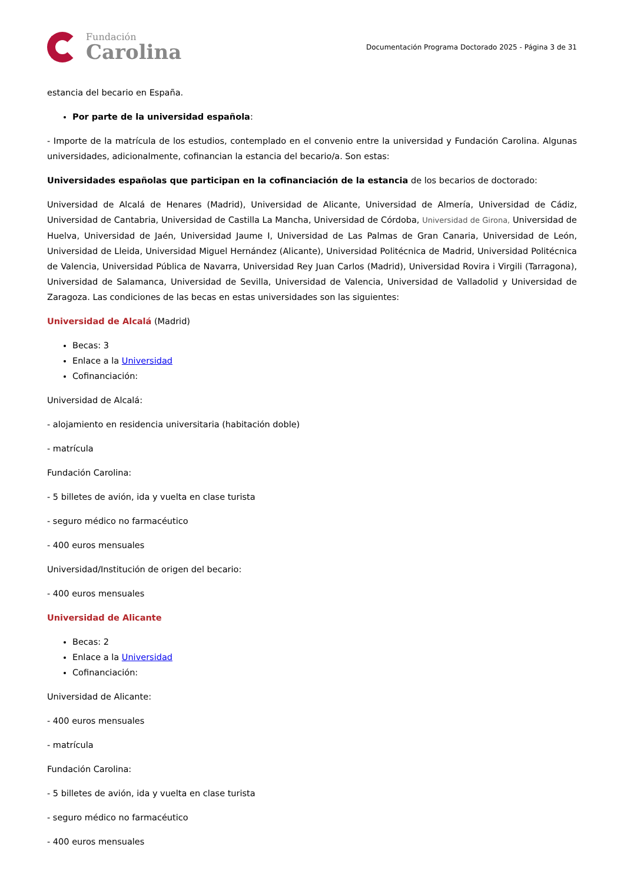Fundación
Carolina
Documentación Programa Doctorado 2025 - Página 3 de 31
estancia del becario en España.
Por parte de la universidad española:
- Importe de la matrícula de los estudios, contemplado en el convenio entre la universidad y Fundación Carolina. Algunas universidades, adicionalmente, cofinancian la estancia del becario/a. Son estas:
Universidades españolas que participan en la cofinanciación de la estancia de los becarios de doctorado:
Universidad de Alcalá de Henares (Madrid), Universidad de Alicante, Universidad de Almería, Universidad de Cádiz, Universidad de Cantabria, Universidad de Castilla La Mancha, Universidad de Córdoba, Universidad de Girona, Universidad de Huelva, Universidad de Jaén, Universidad Jaume I, Universidad de Las Palmas de Gran Canaria, Universidad de León, Universidad de Lleida, Universidad Miguel Hernández (Alicante), Universidad Politécnica de Madrid, Universidad Politécnica de Valencia, Universidad Pública de Navarra, Universidad Rey Juan Carlos (Madrid), Universidad Rovira i Virgili (Tarragona), Universidad de Salamanca, Universidad de Sevilla, Universidad de Valencia, Universidad de Valladolid y Universidad de Zaragoza. Las condiciones de las becas en estas universidades son las siguientes:
Universidad de Alcalá (Madrid)
Becas: 3
Enlace a la Universidad
Cofinanciación:
Universidad de Alcalá:
- alojamiento en residencia universitaria (habitación doble)
- matrícula
Fundación Carolina:
- 5 billetes de avión, ida y vuelta en clase turista
- seguro médico no farmacéutico
- 400 euros mensuales
Universidad/Institución de origen del becario:
- 400 euros mensuales
Universidad de Alicante
Becas: 2
Enlace a la Universidad
Cofinanciación:
Universidad de Alicante:
- 400 euros mensuales
- matrícula
Fundación Carolina:
- 5 billetes de avión, ida y vuelta en clase turista
- seguro médico no farmacéutico
- 400 euros mensuales